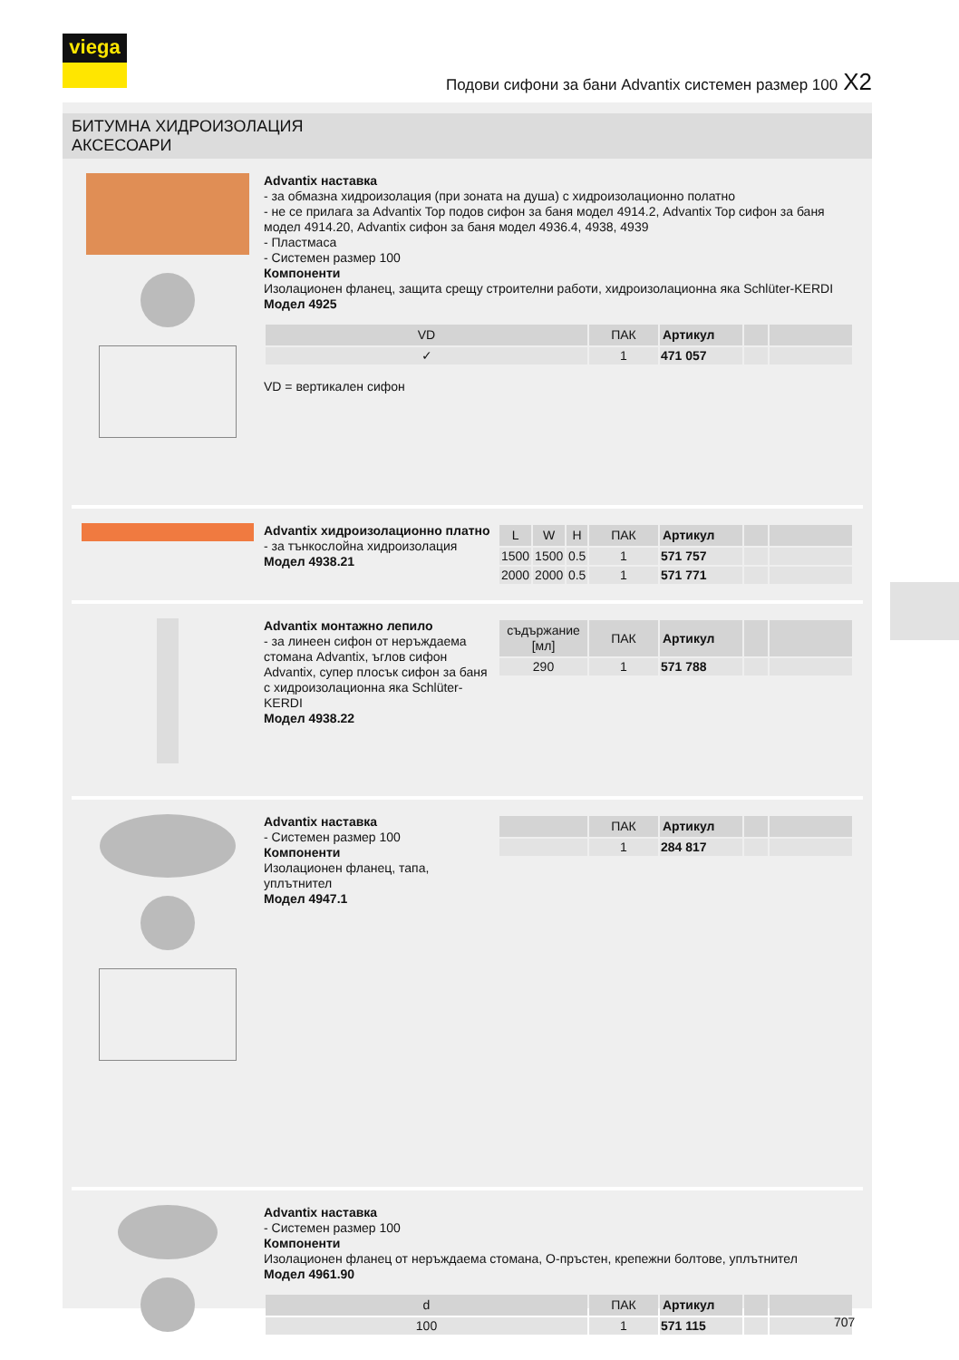viega
Подови сифони за бани Advantix системен размер 100 X2
БИТУМНА ХИДРОИЗОЛАЦИЯ
АКСЕСОАРИ
Advantix наставка
- за обмазна хидроизолация (при зоната на душа) с хидроизолационно полатно
- не се прилага за Advantix Top подов сифон за баня модел 4914.2, Advantix Top сифон за баня модел 4914.20, Advantix сифон за баня модел 4936.4, 4938, 4939
- Пластмаса
- Системен размер 100
Компоненти
Изолационен фланец, защита срещу строителни работи, хидроизолационна яка Schlüter-KERDI
Модел 4925
| VD | ПАК | Артикул | | |
| --- | --- | --- | --- | --- |
| ✓ | 1 | 471 057 | | |
VD = вертикален сифон
Advantix хидроизолационно платно
- за тънкослойна хидроизолация
Модел 4938.21
| L | W | H | ПАК | Артикул | | |
| --- | --- | --- | --- | --- | --- | --- |
| 1500 | 1500 | 0.5 | 1 | 571 757 | | |
| 2000 | 2000 | 0.5 | 1 | 571 771 | | |
Advantix монтажно лепило
- за линеен сифон от неръждаема стомана Advantix, ъглов сифон Advantix, супер плосък сифон за баня с хидроизолационна яка Schlüter-KERDI
Модел 4938.22
| съдържание [мл] | ПАК | Артикул | | |
| --- | --- | --- | --- | --- |
| 290 | 1 | 571 788 | | |
Advantix наставка
- Системен размер 100
Компоненти
Изолационен фланец, тапа, уплътнител
Модел 4947.1
| | ПАК | Артикул | | |
| --- | --- | --- | --- | --- |
| | 1 | 284 817 | | |
Advantix наставка
- Системен размер 100
Компоненти
Изолационен фланец от неръждаема стомана, O-пръстен, крепежни болтове, уплътнител
Модел 4961.90
| d | ПАК | Артикул | | |
| --- | --- | --- | --- | --- |
| 100 | 1 | 571 115 | | |
707